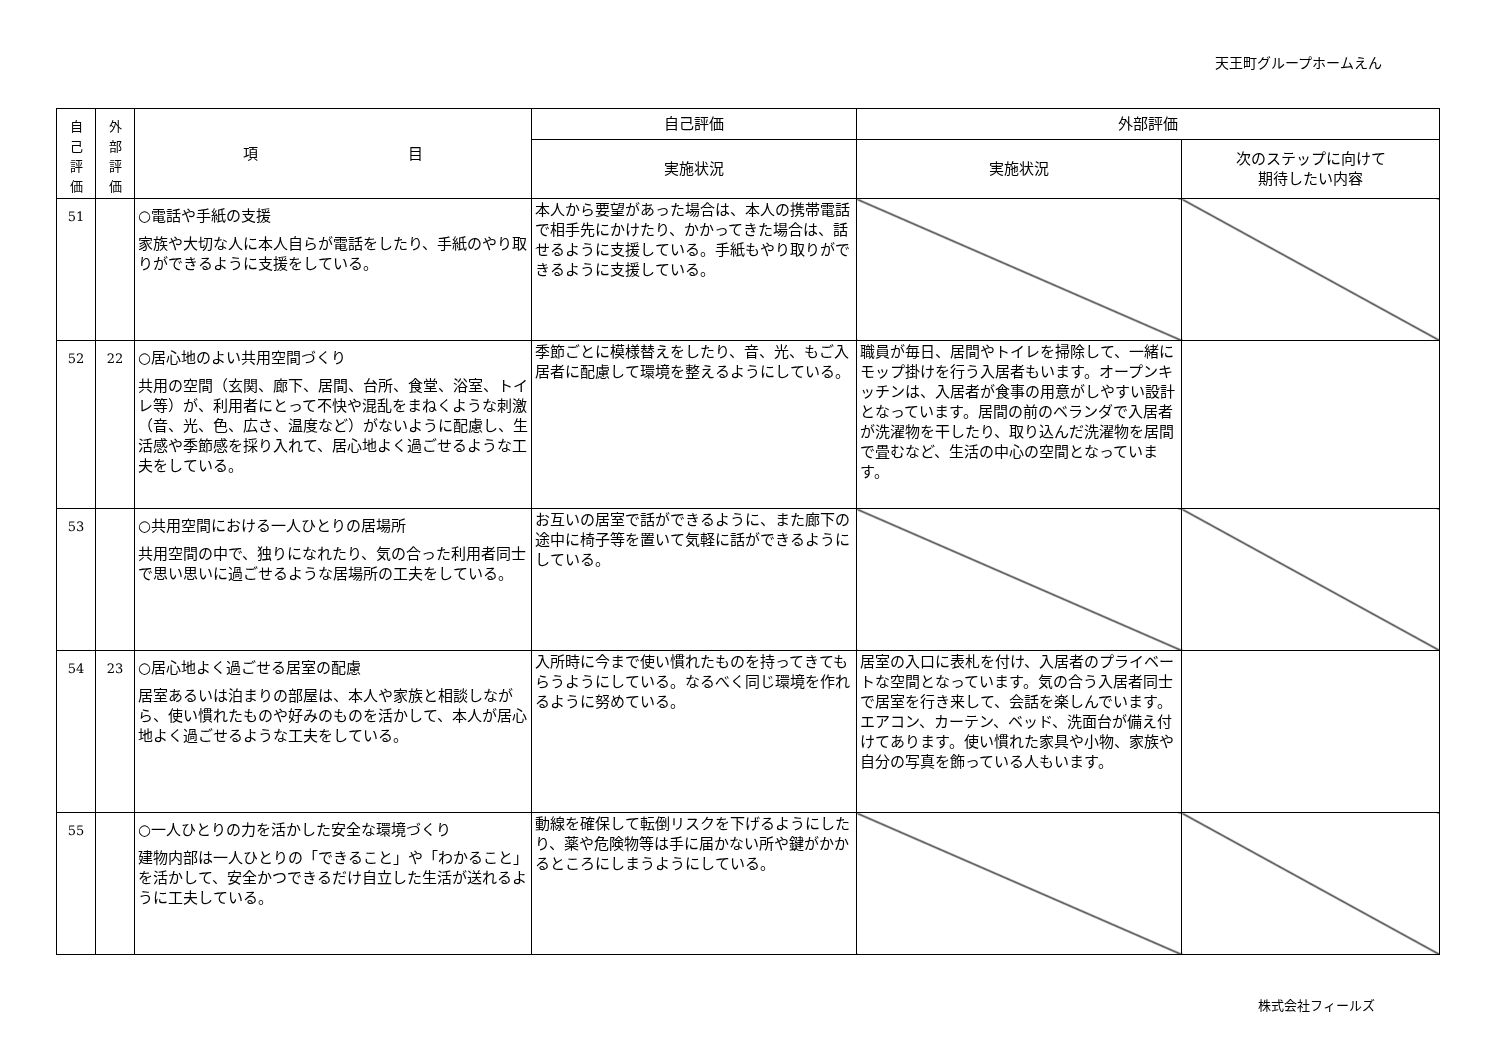天王町グループホームえん
| 自 己 評 価 | 外 部 評 価 | 項 目 | 自己評価 | 外部評価 | |
| --- | --- | --- | --- | --- | --- |
| | | | 実施状況 | 実施状況 | 次のステップに向けて 期待したい内容 |
| 51 | | ○電話や手紙の支援 家族や大切な人に本人自らが電話をしたり、手紙のやり取りができるように支援をしている。 | 本人から要望があった場合は、本人の携帯電話で相手先にかけたり、かかってきた場合は、話せるように支援している。手紙もやり取りができるように支援している。 | | |
| 52 | 22 | ○居心地のよい共用空間づくり 共用の空間（玄関、廊下、居間、台所、食堂、浴室、トイレ等）が、利用者にとって不快や混乱をまねくような刺激（音、光、色、広さ、温度など）がないように配慮し、生活感や季節感を採り入れて、居心地よく過ごせるような工夫をしている。 | 季節ごとに模様替えをしたり、音、光、もご入居者に配慮して環境を整えるようにしている。 | 職員が毎日、居間やトイレを掃除して、一緒にモップ掛けを行う入居者もいます。オープンキッチンは、入居者が食事の用意がしやすい設計となっています。居間の前のベランダで入居者が洗濯物を干したり、取り込んだ洗濯物を居間で畳むなど、生活の中心の空間となっています。 | |
| 53 | | ○共用空間における一人ひとりの居場所 共用空間の中で、独りになれたり、気の合った利用者同士で思い思いに過ごせるような居場所の工夫をしている。 | お互いの居室で話ができるように、また廊下の途中に椅子等を置いて気軽に話ができるようにしている。 | | |
| 54 | 23 | ○居心地よく過ごせる居室の配慮 居室あるいは泊まりの部屋は、本人や家族と相談しながら、使い慣れたものや好みのものを活かして、本人が居心地よく過ごせるような工夫をしている。 | 入所時に今まで使い慣れたものを持ってきてもらうようにしている。なるべく同じ環境を作れるように努めている。 | 居室の入口に表札を付け、入居者のプライベートな空間となっています。気の合う入居者同士で居室を行き来して、会話を楽しんでいます。エアコン、カーテン、ベッド、洗面台が備え付けてあります。使い慣れた家具や小物、家族や自分の写真を飾っている人もいます。 | |
| 55 | | ○一人ひとりの力を活かした安全な環境づくり 建物内部は一人ひとりの「できること」や「わかること」を活かして、安全かつできるだけ自立した生活が送れるように工夫している。 | 動線を確保して転倒リスクを下げるようにしたり、薬や危険物等は手に届かない所や鍵がかかるところにしまうようにしている。 | | |
株式会社フィールズ